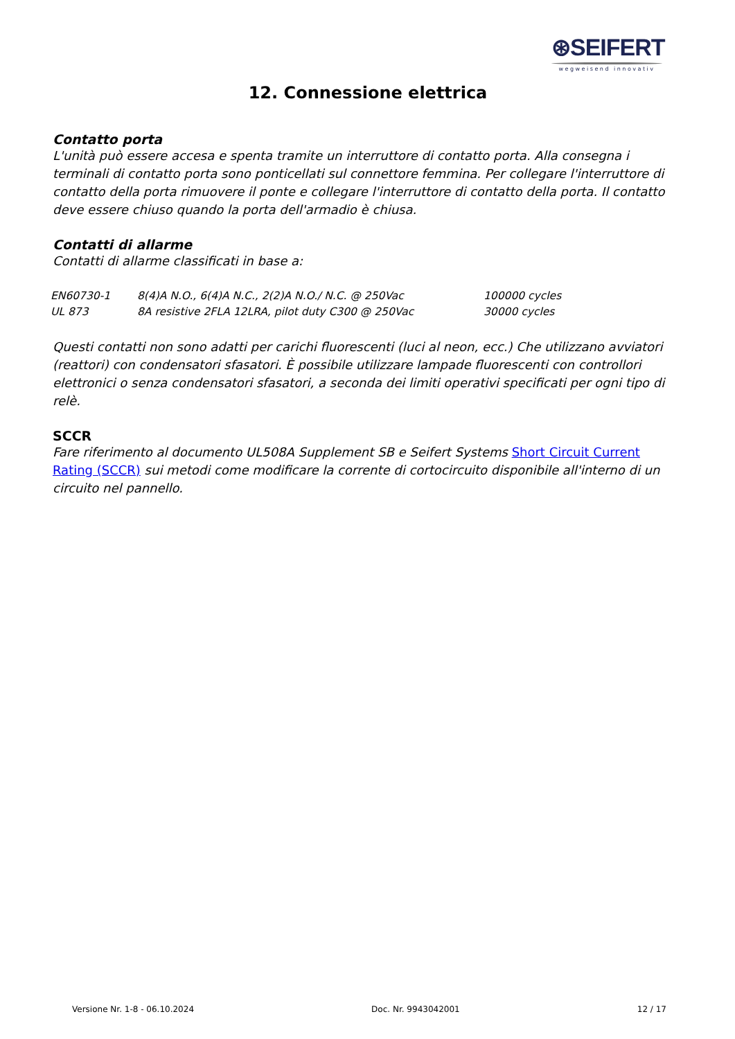⊛SEIFERT
wegweisend innovativ
12. Connessione elettrica
Contatto porta
L'unità può essere accesa e spenta tramite un interruttore di contatto porta. Alla consegna i terminali di contatto porta sono ponticellati sul connettore femmina. Per collegare l'interruttore di contatto della porta rimuovere il ponte e collegare l'interruttore di contatto della porta. Il contatto deve essere chiuso quando la porta dell'armadio è chiusa.
Contatti di allarme
Contatti di allarme classificati in base a:
| EN60730-1 | 8(4)A N.O., 6(4)A N.C., 2(2)A N.O./ N.C. @ 250Vac | 100000 cycles |
| UL 873 | 8A resistive 2FLA 12LRA, pilot duty C300 @ 250Vac | 30000 cycles |
Questi contatti non sono adatti per carichi fluorescenti (luci al neon, ecc.) Che utilizzano avviatori (reattori) con condensatori sfasatori. È possibile utilizzare lampade fluorescenti con controllori elettronici o senza condensatori sfasatori, a seconda dei limiti operativi specificati per ogni tipo di relè.
SCCR
Fare riferimento al documento UL508A Supplement SB e Seifert Systems Short Circuit Current Rating (SCCR) sui metodi come modificare la corrente di cortocircuito disponibile all'interno di un circuito nel pannello.
Versione Nr. 1-8 - 06.10.2024 Doc. Nr. 9943042001 12 / 17